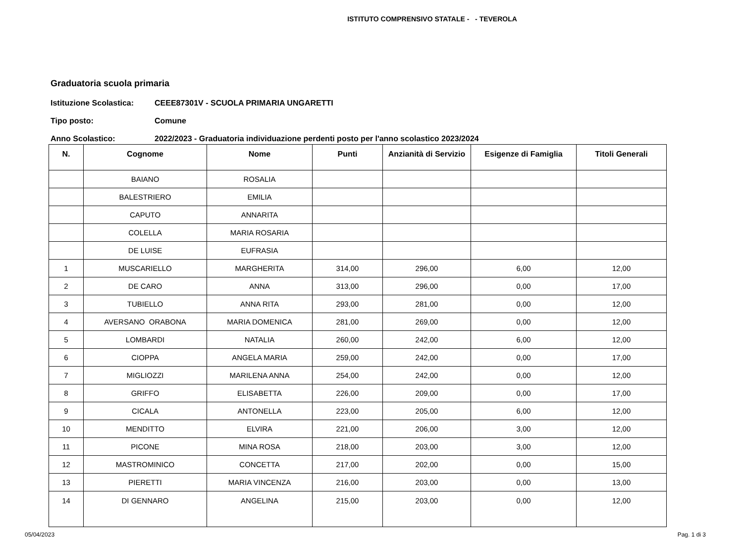ISTITUTO COMPRENSIVO STATALE - - TEVEROLA
Graduatoria scuola primaria
Istituzione Scolastica: CEEE87301V - SCUOLA PRIMARIA UNGARETTI
Tipo posto: Comune
Anno Scolastico: 2022/2023 - Graduatoria individuazione perdenti posto per l'anno scolastico 2023/2024
| N. | Cognome | Nome | Punti | Anzianità di Servizio | Esigenze di Famiglia | Titoli Generali |
| --- | --- | --- | --- | --- | --- | --- |
| | BAIANO | ROSALIA | | | | |
| | BALESTRIERO | EMILIA | | | | |
| | CAPUTO | ANNARITA | | | | |
| | COLELLA | MARIA ROSARIA | | | | |
| | DE LUISE | EUFRASIA | | | | |
| 1 | MUSCARIELLO | MARGHERITA | 314,00 | 296,00 | 6,00 | 12,00 |
| 2 | DE CARO | ANNA | 313,00 | 296,00 | 0,00 | 17,00 |
| 3 | TUBIELLO | ANNA RITA | 293,00 | 281,00 | 0,00 | 12,00 |
| 4 | AVERSANO ORABONA | MARIA DOMENICA | 281,00 | 269,00 | 0,00 | 12,00 |
| 5 | LOMBARDI | NATALIA | 260,00 | 242,00 | 6,00 | 12,00 |
| 6 | CIOPPA | ANGELA MARIA | 259,00 | 242,00 | 0,00 | 17,00 |
| 7 | MIGLIOZZI | MARILENA ANNA | 254,00 | 242,00 | 0,00 | 12,00 |
| 8 | GRIFFO | ELISABETTA | 226,00 | 209,00 | 0,00 | 17,00 |
| 9 | CICALA | ANTONELLA | 223,00 | 205,00 | 6,00 | 12,00 |
| 10 | MENDITTO | ELVIRA | 221,00 | 206,00 | 3,00 | 12,00 |
| 11 | PICONE | MINA ROSA | 218,00 | 203,00 | 3,00 | 12,00 |
| 12 | MASTROMINICO | CONCETTA | 217,00 | 202,00 | 0,00 | 15,00 |
| 13 | PIERETTI | MARIA VINCENZA | 216,00 | 203,00 | 0,00 | 13,00 |
| 14 | DI GENNARO | ANGELINA | 215,00 | 203,00 | 0,00 | 12,00 |
05/04/2023 Pag. 1 di 3